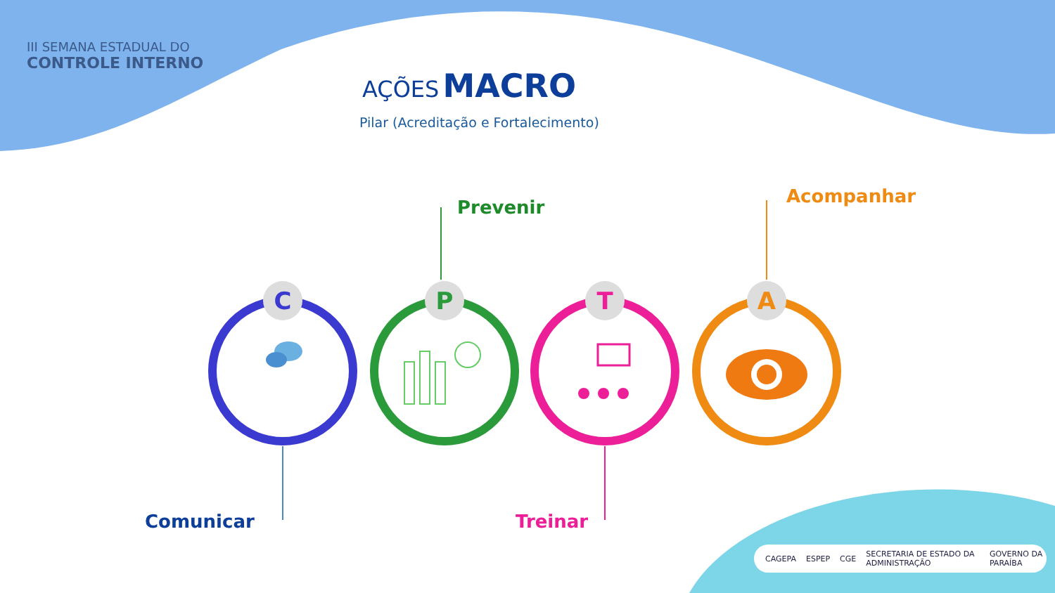C
P
T
A
III SEMANA ESTADUAL DO
CONTROLE INTERNO
AÇÕES MACRO
Pilar (Acreditação e Fortalecimento)
Prevenir
Acompanhar
Comunicar Treinar
CAGEPA ESPEP CGE SECRETARIA DE ESTADO DA ADMINISTRAÇÃO GOVERNO DA PARAÍBA